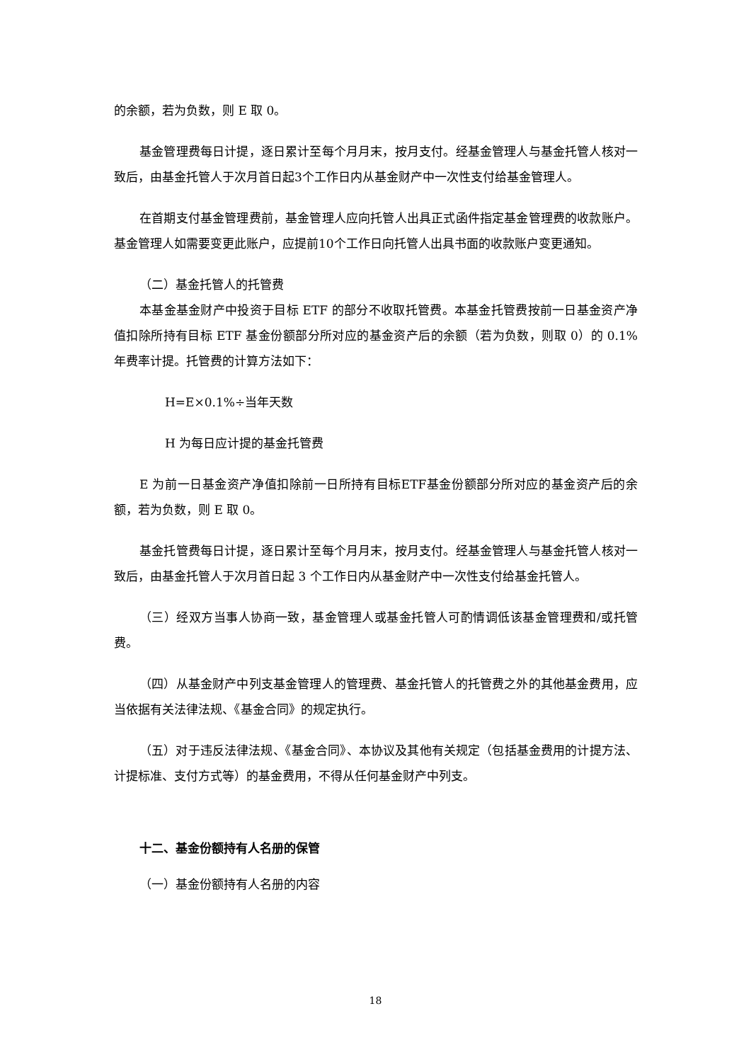的余额，若为负数，则 E 取 0。
基金管理费每日计提，逐日累计至每个月月末，按月支付。经基金管理人与基金托管人核对一致后，由基金托管人于次月首日起3个工作日内从基金财产中一次性支付给基金管理人。
在首期支付基金管理费前，基金管理人应向托管人出具正式函件指定基金管理费的收款账户。基金管理人如需要变更此账户，应提前10个工作日向托管人出具书面的收款账户变更通知。
（二）基金托管人的托管费
本基金基金财产中投资于目标 ETF 的部分不收取托管费。本基金托管费按前一日基金资产净值扣除所持有目标 ETF 基金份额部分所对应的基金资产后的余额（若为负数，则取 0）的 0.1%年费率计提。托管费的计算方法如下：
H=E×0.1%÷当年天数
H 为每日应计提的基金托管费
E 为前一日基金资产净值扣除前一日所持有目标ETF基金份额部分所对应的基金资产后的余额，若为负数，则 E 取 0。
基金托管费每日计提，逐日累计至每个月月末，按月支付。经基金管理人与基金托管人核对一致后，由基金托管人于次月首日起 3 个工作日内从基金财产中一次性支付给基金托管人。
（三）经双方当事人协商一致，基金管理人或基金托管人可酌情调低该基金管理费和/或托管费。
（四）从基金财产中列支基金管理人的管理费、基金托管人的托管费之外的其他基金费用，应当依据有关法律法规、《基金合同》的规定执行。
（五）对于违反法律法规、《基金合同》、本协议及其他有关规定（包括基金费用的计提方法、计提标准、支付方式等）的基金费用，不得从任何基金财产中列支。
十二、基金份额持有人名册的保管
（一）基金份额持有人名册的内容
18